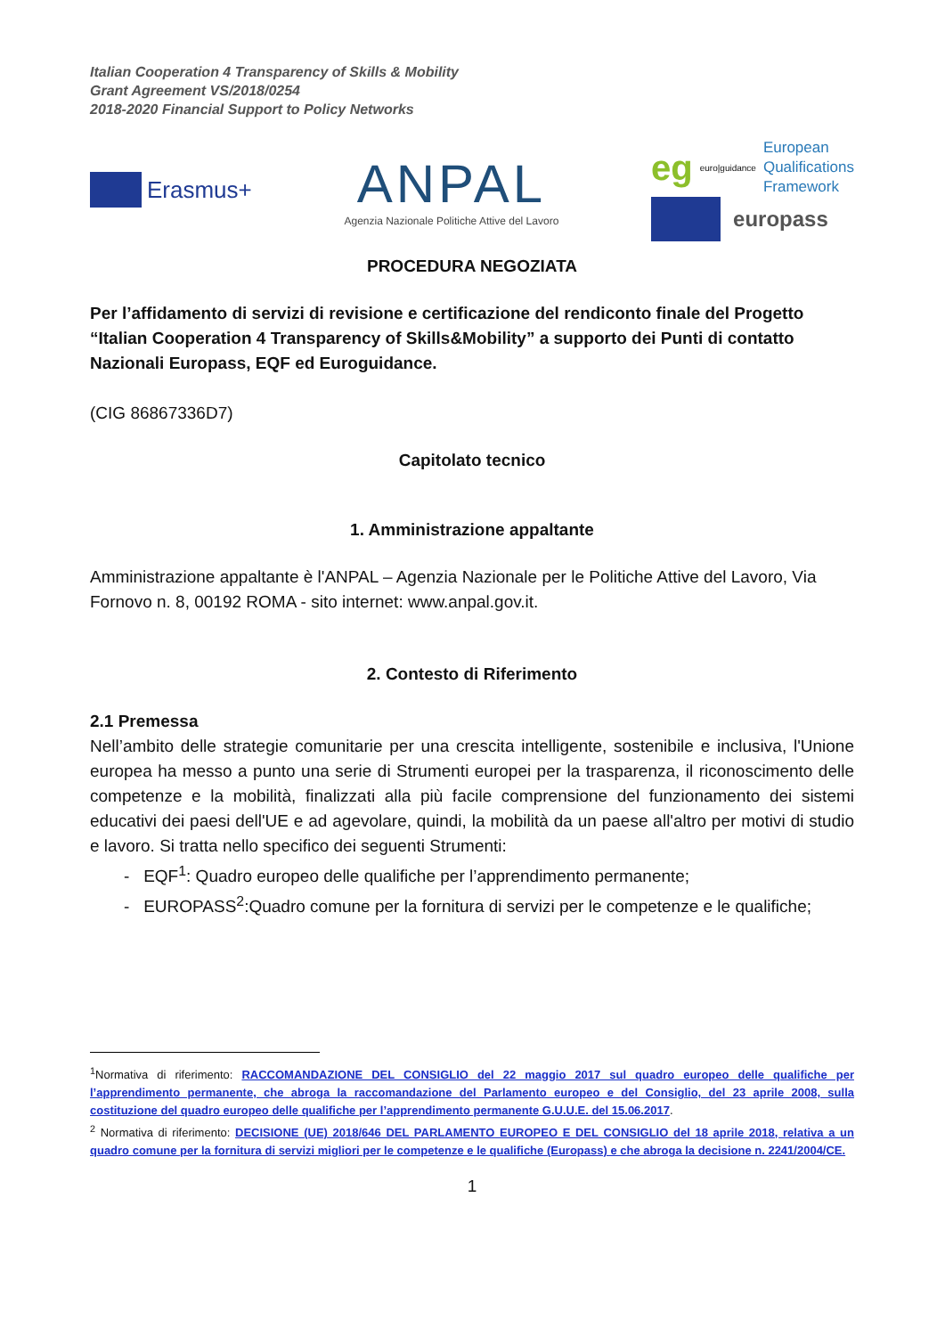Italian Cooperation 4 Transparency of Skills & Mobility
Grant Agreement VS/2018/0254
2018-2020 Financial Support to Policy Networks
Erasmus+
ANPAL
Agenzia Nazionale Politiche Attive del Lavoro
eg euro|guidance European
Qualifications
Framework
europass
PROCEDURA NEGOZIATA
Per l’affidamento di servizi di revisione e certificazione del rendiconto finale del Progetto “Italian Cooperation 4 Transparency of Skills&Mobility” a supporto dei Punti di contatto Nazionali Europass, EQF ed Euroguidance.
(CIG 86867336D7)
Capitolato tecnico
1. Amministrazione appaltante
Amministrazione appaltante è l'ANPAL – Agenzia Nazionale per le Politiche Attive del Lavoro, Via Fornovo n. 8, 00192 ROMA - sito internet: www.anpal.gov.it.
2. Contesto di Riferimento
2.1 Premessa
Nell’ambito delle strategie comunitarie per una crescita intelligente, sostenibile e inclusiva, l'Unione europea ha messo a punto una serie di Strumenti europei per la trasparenza, il riconoscimento delle competenze e la mobilità, finalizzati alla più facile comprensione del funzionamento dei sistemi educativi dei paesi dell'UE e ad agevolare, quindi, la mobilità da un paese all'altro per motivi di studio e lavoro. Si tratta nello specifico dei seguenti Strumenti:
- EQF<sup>1</sup>: Quadro europeo delle qualifiche per l’apprendimento permanente;
- EUROPASS<sup>2</sup>:Quadro comune per la fornitura di servizi per le competenze e le qualifiche;
<sup>1</sup> Normativa di riferimento: RACCOMANDAZIONE DEL CONSIGLIO del 22 maggio 2017 sul quadro europeo delle qualifiche per l’apprendimento permanente, che abroga la raccomandazione del Parlamento europeo e del Consiglio, del 23 aprile 2008, sulla costituzione del quadro europeo delle qualifiche per l’apprendimento permanente G.U.U.E. del 15.06.2017.
<sup>2</sup> Normativa di riferimento: DECISIONE (UE) 2018/646 DEL PARLAMENTO EUROPEO E DEL CONSIGLIO del 18 aprile 2018, relativa a un quadro comune per la fornitura di servizi migliori per le competenze e le qualifiche (Europass) e che abroga la decisione n. 2241/2004/CE.
1